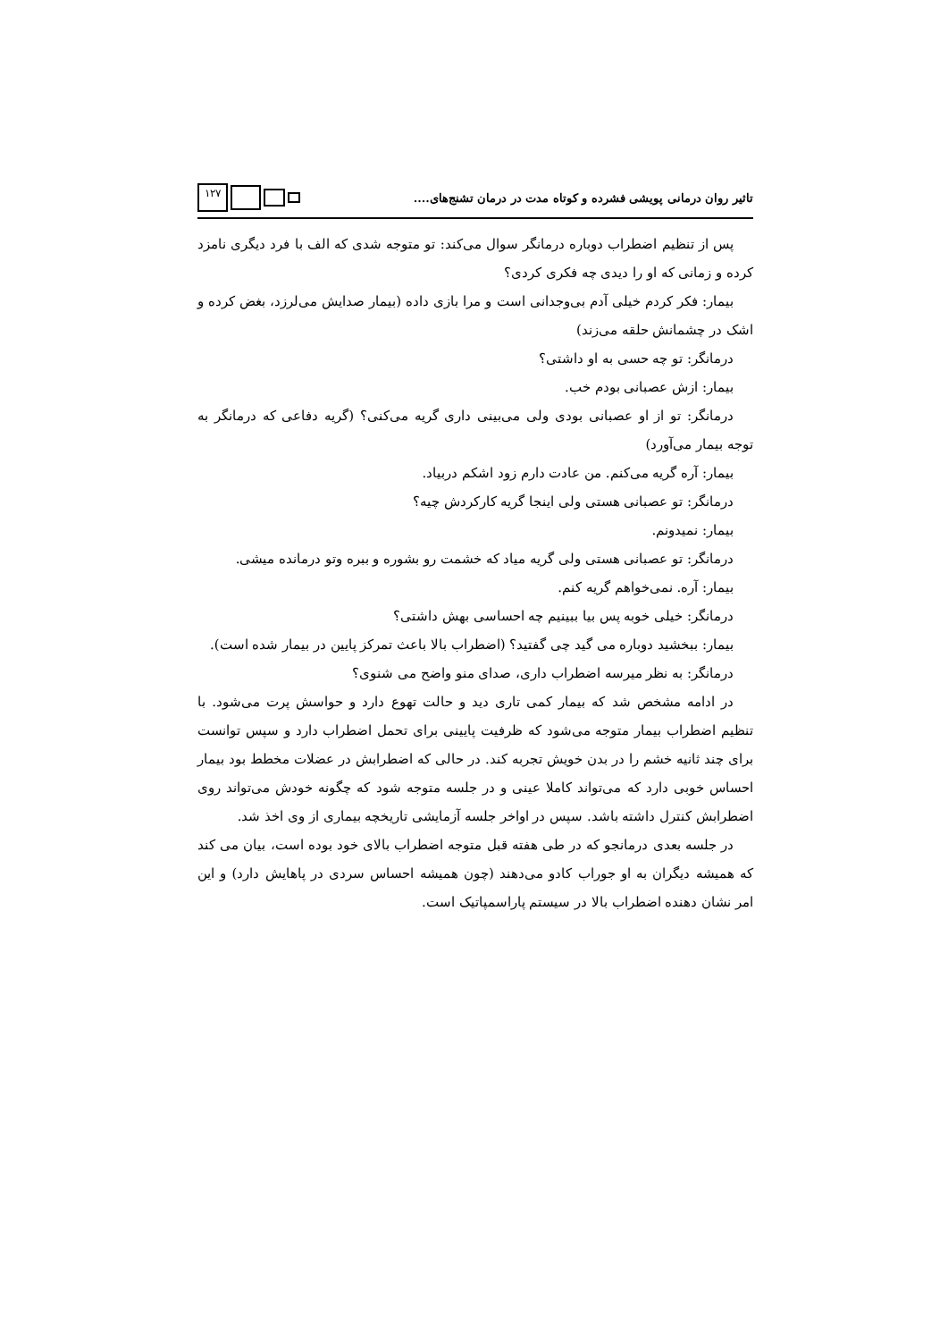تاثیر روان درمانی پویشی فشرده و کوتاه مدت در درمان تشنج‌های....
۱۲۷
پس از تنظیم اضطراب دوباره درمانگر سوال می‌کند: تو متوجه شدی که الف با فرد دیگری نامزد کرده و زمانی که او را دیدی چه فکری کردی؟
بیمار: فکر کردم خیلی آدم بی‌وجدانی است و مرا بازی داده (بیمار صدایش می‌لرزد، بغض کرده و اشک در چشمانش حلقه می‌زند)
درمانگر: تو چه حسی به او داشتی؟
بیمار: ازش عصبانی بودم خب.
درمانگر: تو از او عصبانی بودی ولی می‌بینی داری گریه می‌کنی؟ (گریه دفاعی که درمانگر به توجه بیمار می‌آورد)
بیمار: آره گریه می‌کنم. من عادت دارم زود اشکم دربیاد.
درمانگر: تو عصبانی هستی ولی اینجا گریه کارکردش چیه؟
بیمار: نمیدونم.
درمانگر: تو عصبانی هستی ولی گریه میاد که خشمت رو بشوره و ببره وتو درمانده میشی.
بیمار: آره. نمی‌خواهم گریه کنم.
درمانگر: خیلی خوبه پس بیا ببینیم چه احساسی بهش داشتی؟
بیمار: ببخشید دوباره می گید چی گفتید؟ (اضطراب بالا باعث تمرکز پایین در بیمار شده است).
درمانگر: به نظر میرسه اضطراب داری، صدای منو واضح می شنوی؟
در ادامه مشخص شد که بیمار کمی تاری دید و حالت تهوع دارد و حواسش پرت می‌شود. با تنظیم اضطراب بیمار متوجه می‌شود که ظرفیت پایینی برای تحمل اضطراب دارد و سپس توانست برای چند ثانیه خشم را در بدن خویش تجربه کند. در حالی که اضطرابش در عضلات مخطط بود بیمار احساس خوبی دارد که می‌تواند کاملا عینی و در جلسه متوجه شود که چگونه خودش می‌تواند روی اضطرابش کنترل داشته باشد. سپس در اواخر جلسه آزمایشی تاریخچه بیماری از وی اخذ شد.
در جلسه بعدی درمانجو که در طی هفته قبل متوجه اضطراب بالای خود بوده است، بیان می کند که همیشه دیگران به او جوراب کادو می‌دهند (چون همیشه احساس سردی در پاهایش دارد) و این امر نشان دهنده اضطراب بالا در سیستم پاراسمپاتیک است.